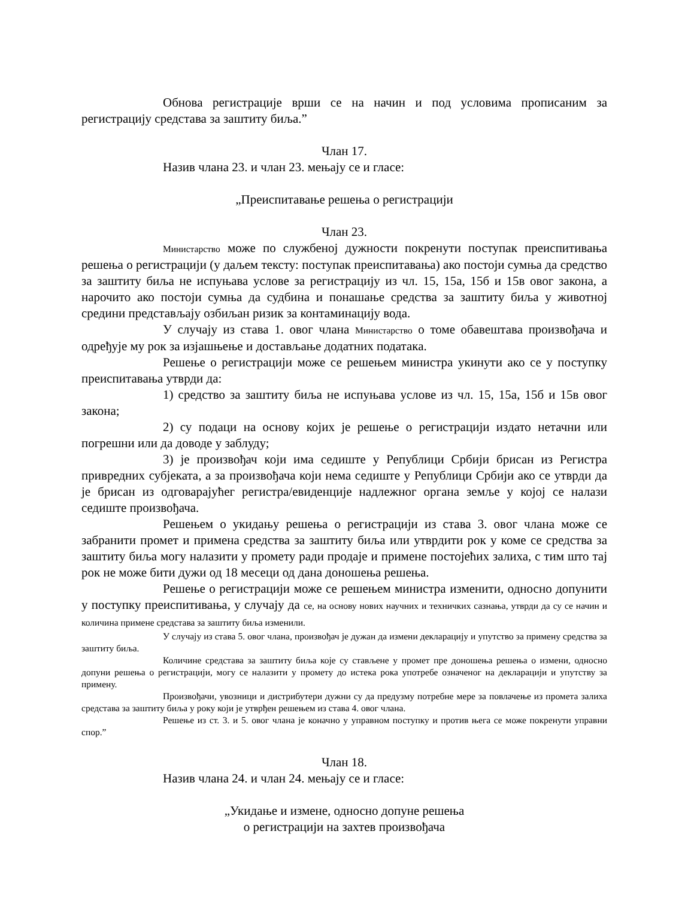Обнова регистрације врши се на начин и под условима прописаним за регистрацију средстава за заштиту биља.”
Члан 17.
Назив члана 23. и члан 23. мењају се и гласе:
„Преиспитавање решења о регистрацији
Члан 23.
Министарство може по службеној дужности покренути поступак преиспитивања решења о регистрацији (у даљем тексту: поступак преиспитавања) ако постоји сумња да средство за заштиту биља не испуњава услове за регистрацију из чл. 15, 15а, 15б и 15в овог закона, а нарочито ако постоји сумња да судбина и понашање средства за заштиту биља у животној средини представљају озбиљан ризик за контаминацију вода.
У случају из става 1. овог члана Министарство о томе обавештава произвођача и одређује му рок за изјашњење и достављање додатних података.
Решење о регистрацији може се решењем министра укинути ако се у поступку преиспитавања утврди да:
1) средство за заштиту биља не испуњава услове из чл. 15, 15а, 15б и 15в овог закона;
2) су подаци на основу којих је решење о регистрацији издато нетачни или погрешни или да доводе у заблуду;
3) је произвођач који има седиште у Републици Србији брисан из Регистра привредних субјеката, а за произвођача који нема седиште у Републици Србији ако се утврди да је брисан из одговарајућег регистра/евиденције надлежног органа земље у којој се налази седиште произвођача.
Решењем о укидању решења о регистрацији из става 3. овог члана може се забранити промет и примена средства за заштиту биља или утврдити рок у коме се средства за заштиту биља могу налазити у промету ради продаје и примене постојећих залиха, с тим што тај рок не може бити дужи од 18 месеци од дана доношења решења.
Решење о регистрацији може се решењем министра изменити, односно допунити у поступку преиспитивања, у случају да се, на основу нових научних и техничких сазнања, утврди да су се начин и количина примене средстава за заштиту биља изменили.
У случају из става 5. овог члана, произвођач је дужан да измени декларацију и упутство за примену средства за заштиту биља.
Количине средстава за заштиту биља које су стављене у промет пре доношења решења о измени, односно допуни решења о регистрацији, могу се налазити у промету до истека рока употребе означеног на декларацији и упутству за примену.
Произвођачи, увозници и дистрибутери дужни су да предузму потребне мере за повлачење из промета залиха средстава за заштиту биља у року који је утврђен решењем из става 4. овог члана.
Решење из ст. 3. и 5. овог члана је коначно у управном поступку и против њега се може покренути управни спор.”
Члан 18.
Назив члана 24. и члан 24. мењају се и гласе:
„Укидање и измене, односно допуне решења
о регистрацији на захтев произвођача